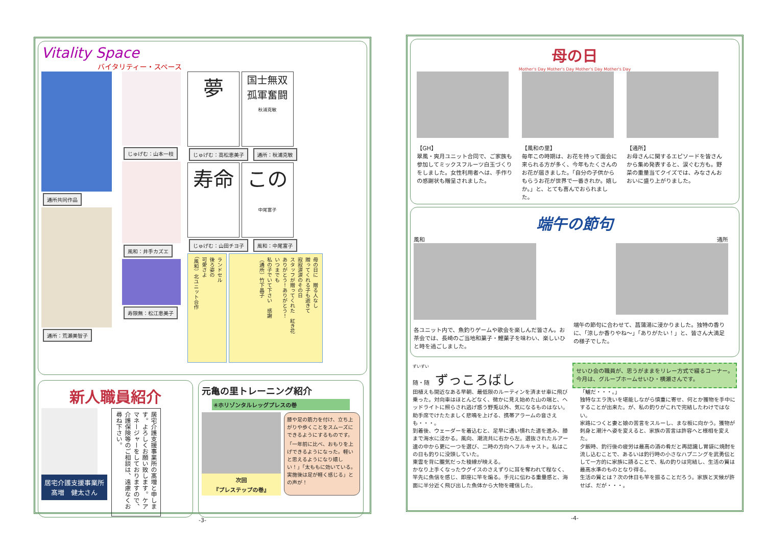Vitality Space
バイタリティー・スペース
通所共同作品 通所：荒瀬美智子
じゅげむ：山本一枝 風和：井手カズエ 寿限無：松江恵美子
夢
国士無双
孤軍奮闘
秋浦克敏
じゅげむ：高松恵美子 通所：秋浦克敏
寿命
この
中尾富子
じゅげむ：山田チヨ子 風和：中尾富子
ランドセル
後ろ姿の
可愛さよ
（風和）北ユニット合作
母の日に　贈る人なし
贈ってくれる子も逝きて
寂寂涙涙のその日
スタッフが贈ってくれた　紅き花
ありがとう！ありがとう！
いつまでも
私の子でいて下さい　感謝
（通所）竹下晶子
新人職員紹介
居宅介護支援事業所
髙増　健太さん
居宅介護支援事業所の髙増と申します。よろしくお願い致します。ケアマネージャーをしておりますので、介護保険等のご相談は、遠慮なくお尋ね下さい。
元亀の里トレーニング紹介
④ホリゾンタルレッグプレスの巻
次回
『プレステップの巻』
膝や足の筋力を付け、立ち上がりや歩くことをスムーズにできるようにするものです。
「一年前に比べ、おもりを上げできるようになった。軽いと思えるようになり嬉しい！」「太ももに効いている。実施後は足が軽く感じる」との声が！
-3-
母の日
Mother's Day Mother's Day Mother's Day Mother's Day
【GH】
翠風・爽月ユニット合同で、ご家族も参加してミックスフルーツ白玉づくりをしました。女性利用者へは、手作りの感謝状も贈呈されました。
【風和の里】
毎年この時期は、お花を持って面会に来られる方が多く、今年もたくさんのお花が届きました。「自分の子供からもらうお花が世界で一番きれか。嬉しか。」と、とても喜んでおられました。
【通所】
お母さんに関するエピソードを皆さんから集め発表すると、涙ぐむ方も。野菜の重量当てクイズでは、みなさんおおいに盛り上がりました。
端午の節句
風和
各ユニット内で、魚釣りゲームや歌会を楽しんだ皆さん。お茶会では、長崎のご当地和菓子・鯉菓子を味わい、楽しいひと時を過ごしました。
通所
端午の節句に合わせて、菖蒲湯に浸かりました。独特の香りに、「涼しか香りやね～」「ありがたい！」と、皆さん大満足の様子でした。
ずいずい
随・随　ずっころばし
せいひ会の職員が、思うがままをリレー方式で綴るコーナー。
今月は、グループホームせいひ・横瀬さんです。
田植えも間近なある早朝、最低限のルーティンを済ませ車に飛び乗った。対向車はほとんどなく、微かに見え始めた山の端と、ヘッドライトに照らされ逃げ惑う野兎以外、気になるものはない。助手席でけたたましく悲鳴を上げる、携帯アラームの音さえも・・・。
到着後、ウェーダーを着込むと、足早に通い慣れた道を進み、膝まで海水に浸かる。風向、潮流共に右から左。選抜されたルアー達の中から更に一つを選び、二時の方向へフルキャスト。私はこの日も釣りに没頭していた。
東雲を背に朧気だった稜線が映える。
かなり上手くなったウグイスのさえずりに耳を奪われて程なく、竿先に魚信を感じ、即座に竿を煽る。手元に伝わる重量感と、海面に半分近く飛び出した魚体から大物を確信した。
「鱸だ・・・。」
独特なエラ洗いを堪能しながら慎重に寄せ、何とか獲物を手中にすることが出来た。が、私の釣りがこれで完結したわけではない。
家路につくと妻と娘の苦言をスルーし、まな板に向かう。獲物が刺身と潮汁へ姿を変えると、家族の苦言は許容へと様相を変えた。
夕飯時、釣行後の疲労は最高の酒の肴だと再認識し胃袋に焼酎を流し込むことで、あるいは釣行時の小さなハプニングを武勇伝として一方的に家族に語ることで、私の釣りは完結し、生活の質は最高水準のものとなり得る。
生活の質とは？次の休日も竿を振ることだろう。家族と天候が許せば、だが・・・。
-4-